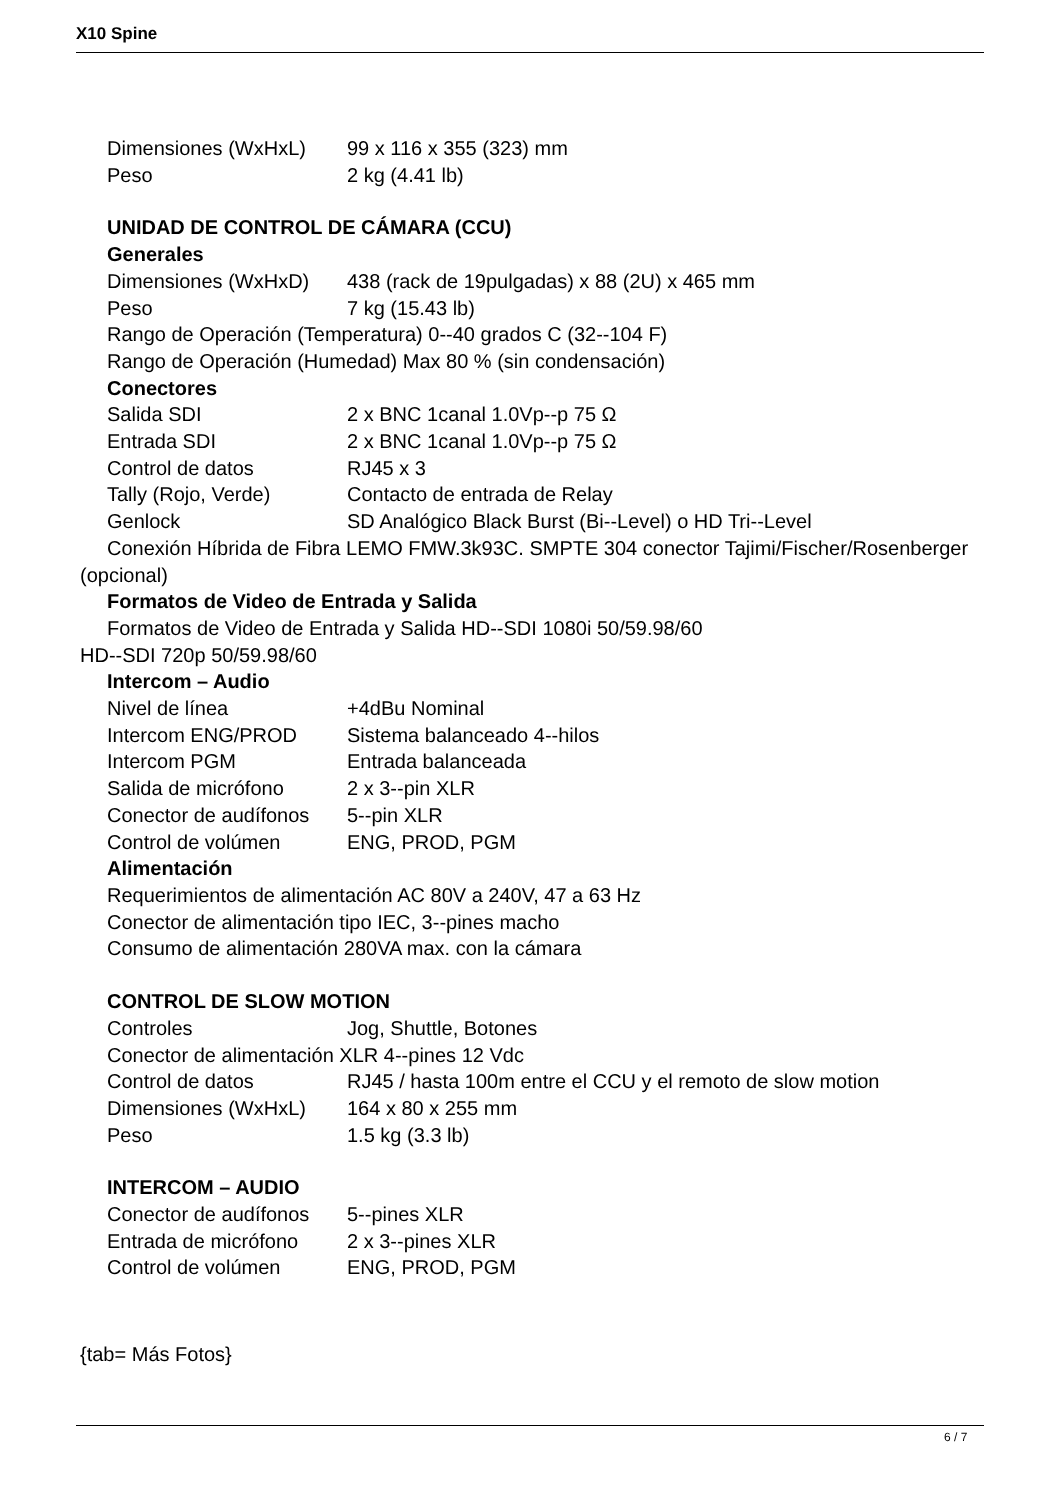X10 Spine
Dimensiones (WxHxL) 99 x 116 x 355 (323) mm
Peso 2 kg (4.41 lb)
UNIDAD DE CONTROL DE CÁMARA (CCU)
Generales
Dimensiones (WxHxD) 438 (rack de 19pulgadas) x 88 (2U) x 465 mm
Peso 7 kg (15.43 lb)
Rango de Operación (Temperatura) 0--40 grados C (32--104 F)
Rango de Operación (Humedad) Max 80 % (sin condensación)
Conectores
Salida SDI 2 x BNC 1canal 1.0Vp--p 75 Ω
Entrada SDI 2 x BNC 1canal 1.0Vp--p 75 Ω
Control de datos RJ45 x 3
Tally (Rojo, Verde) Contacto de entrada de Relay
Genlock SD Analógico Black Burst (Bi--Level) o HD Tri--Level
Conexión Híbrida de Fibra LEMO FMW.3k93C. SMPTE 304 conector Tajimi/Fischer/Rosenberger
(opcional)
Formatos de Video de Entrada y Salida
Formatos de Video de Entrada y Salida HD--SDI 1080i 50/59.98/60
HD--SDI 720p 50/59.98/60
Intercom – Audio
Nivel de línea +4dBu Nominal
Intercom ENG/PROD Sistema balanceado 4--hilos
Intercom PGM Entrada balanceada
Salida de micrófono 2 x 3--pin XLR
Conector de audífonos 5--pin XLR
Control de volúmen ENG, PROD, PGM
Alimentación
Requerimientos de alimentación AC 80V a 240V, 47 a 63 Hz
Conector de alimentación tipo IEC, 3--pines macho
Consumo de alimentación 280VA max. con la cámara
CONTROL DE SLOW MOTION
Controles Jog, Shuttle, Botones
Conector de alimentación XLR 4--pines 12 Vdc
Control de datos RJ45 / hasta 100m entre el CCU y el remoto de slow motion
Dimensiones (WxHxL) 164 x 80 x 255 mm
Peso 1.5 kg (3.3 lb)
INTERCOM – AUDIO
Conector de audífonos 5--pines XLR
Entrada de micrófono 2 x 3--pines XLR
Control de volúmen ENG, PROD, PGM
{tab= Más Fotos}
6 / 7